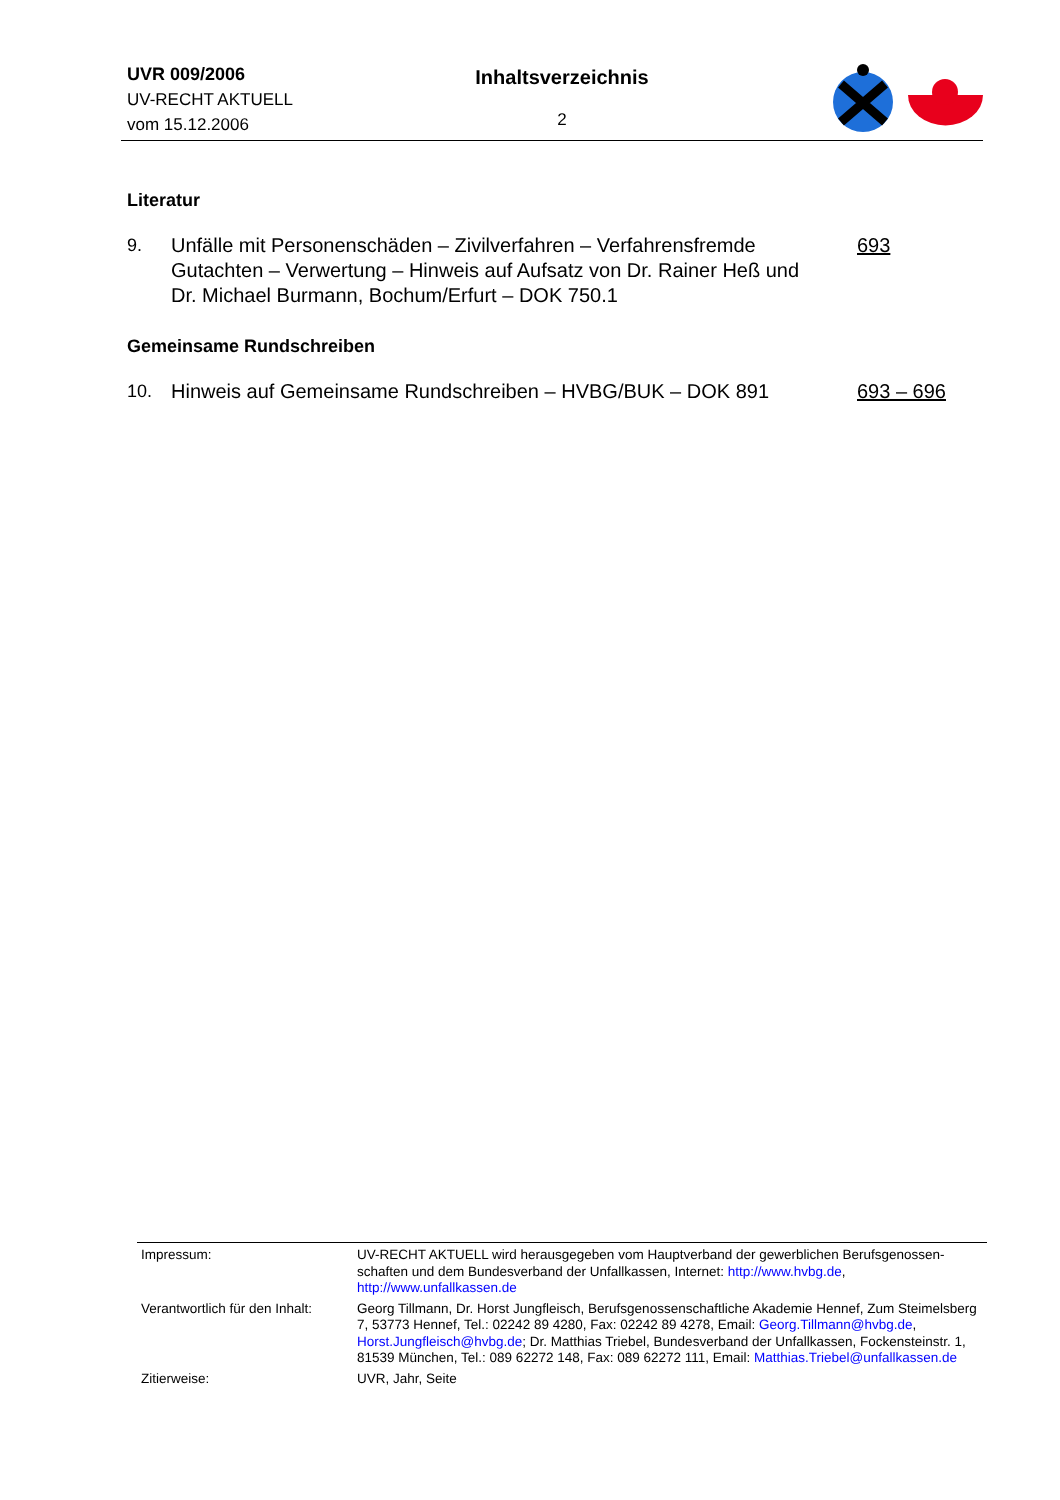UVR 009/2006
UV-RECHT AKTUELL
vom 15.12.2006
Inhaltsverzeichnis
2
Literatur
| 9. | Unfälle mit Personenschäden – Zivilverfahren – Verfahrensfremde Gutachten – Verwertung – Hinweis auf Aufsatz von Dr. Rainer Heß und Dr. Michael Burmann, Bochum/Erfurt – DOK 750.1 | 693 |
Gemeinsame Rundschreiben
| 10. | Hinweis auf Gemeinsame Rundschreiben – HVBG/BUK – DOK 891 | 693 – 696 |
| Impressum: | UV-RECHT AKTUELL wird herausgegeben vom Hauptverband der gewerblichen Berufsgenossen-schaften und dem Bundesverband der Unfallkassen, Internet: http://www.hvbg.de , http://www.unfallkassen.de |
| Verantwortlich für den Inhalt: | Georg Tillmann, Dr. Horst Jungfleisch, Berufsgenossenschaftliche Akademie Hennef, Zum Steimelsberg 7, 53773 Hennef, Tel.: 02242 89 4280, Fax: 02242 89 4278, Email: Georg.Tillmann@hvbg.de , Horst.Jungfleisch@hvbg.de ; Dr. Matthias Triebel, Bundesverband der Unfallkassen, Fockensteinstr. 1, 81539 München, Tel.: 089 62272 148, Fax: 089 62272 111, Email: Matthias.Triebel@unfallkassen.de |
| Zitierweise: | UVR, Jahr, Seite |